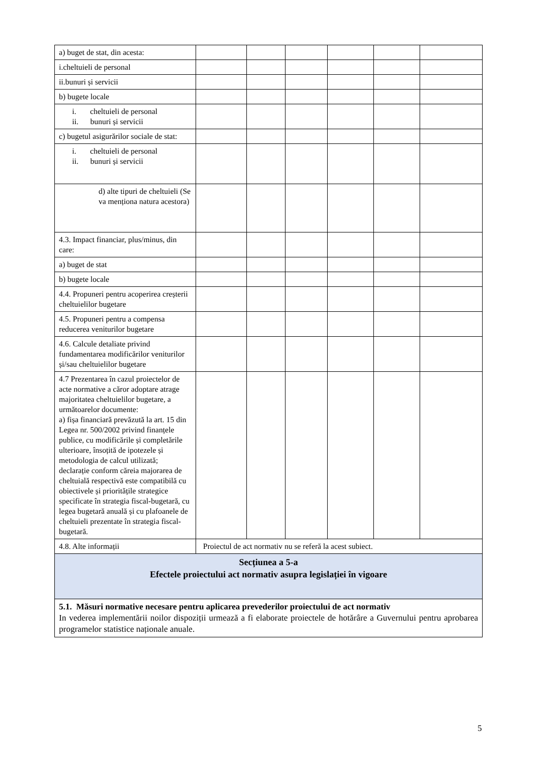| a) buget de stat, din acesta: | | | | | | |
| i.cheltuieli de personal | | | | | | |
| ii.bunuri și servicii | | | | | | |
| b) bugete locale | | | | | | |
| i. cheltuieli de personal ii. bunuri și servicii | | | | | | |
| c) bugetul asigurărilor sociale de stat: | | | | | | |
| i. cheltuieli de personal ii. bunuri și servicii | | | | | | |
| d) alte tipuri de cheltuieli (Se va menționa natura acestora) | | | | | | |
| 4.3. Impact financiar, plus/minus, din care: | | | | | | |
| a) buget de stat | | | | | | |
| b) bugete locale | | | | | | |
| 4.4. Propuneri pentru acoperirea creșterii cheltuielilor bugetare | | | | | | |
| 4.5. Propuneri pentru a compensa reducerea veniturilor bugetare | | | | | | |
| 4.6. Calcule detaliate privind fundamentarea modificărilor veniturilor și/sau cheltuielilor bugetare | | | | | | |
| 4.7 Prezentarea în cazul proiectelor de acte normative a căror adoptare atrage majoritatea cheltuielilor bugetare, a următoarelor documente: a) fișa financiară prevăzută la art. 15 din Legea nr. 500/2002 privind finanțele publice, cu modificările și completările ulterioare, însoțită de ipotezele și metodologia de calcul utilizată; declarație conform căreia majorarea de cheltuială respectivă este compatibilă cu obiectivele și prioritățile strategice specificate în strategia fiscal-bugetară, cu legea bugetară anuală și cu plafoanele de cheltuieli prezentate în strategia fiscal-bugetară. | | | | | | |
| 4.8. Alte informații | Proiectul de act normativ nu se referă la acest subiect. | | | | | |
| Secțiunea a 5-a Efectele proiectului act normativ asupra legislației în vigoare | | | | | | |
| 5.1. Măsuri normative necesare pentru aplicarea prevederilor proiectului de act normativ In vederea implementării noilor dispoziții urmează a fi elaborate proiectele de hotărâre a Guvernului pentru aprobarea programelor statistice naționale anuale. | | | | | | |
5